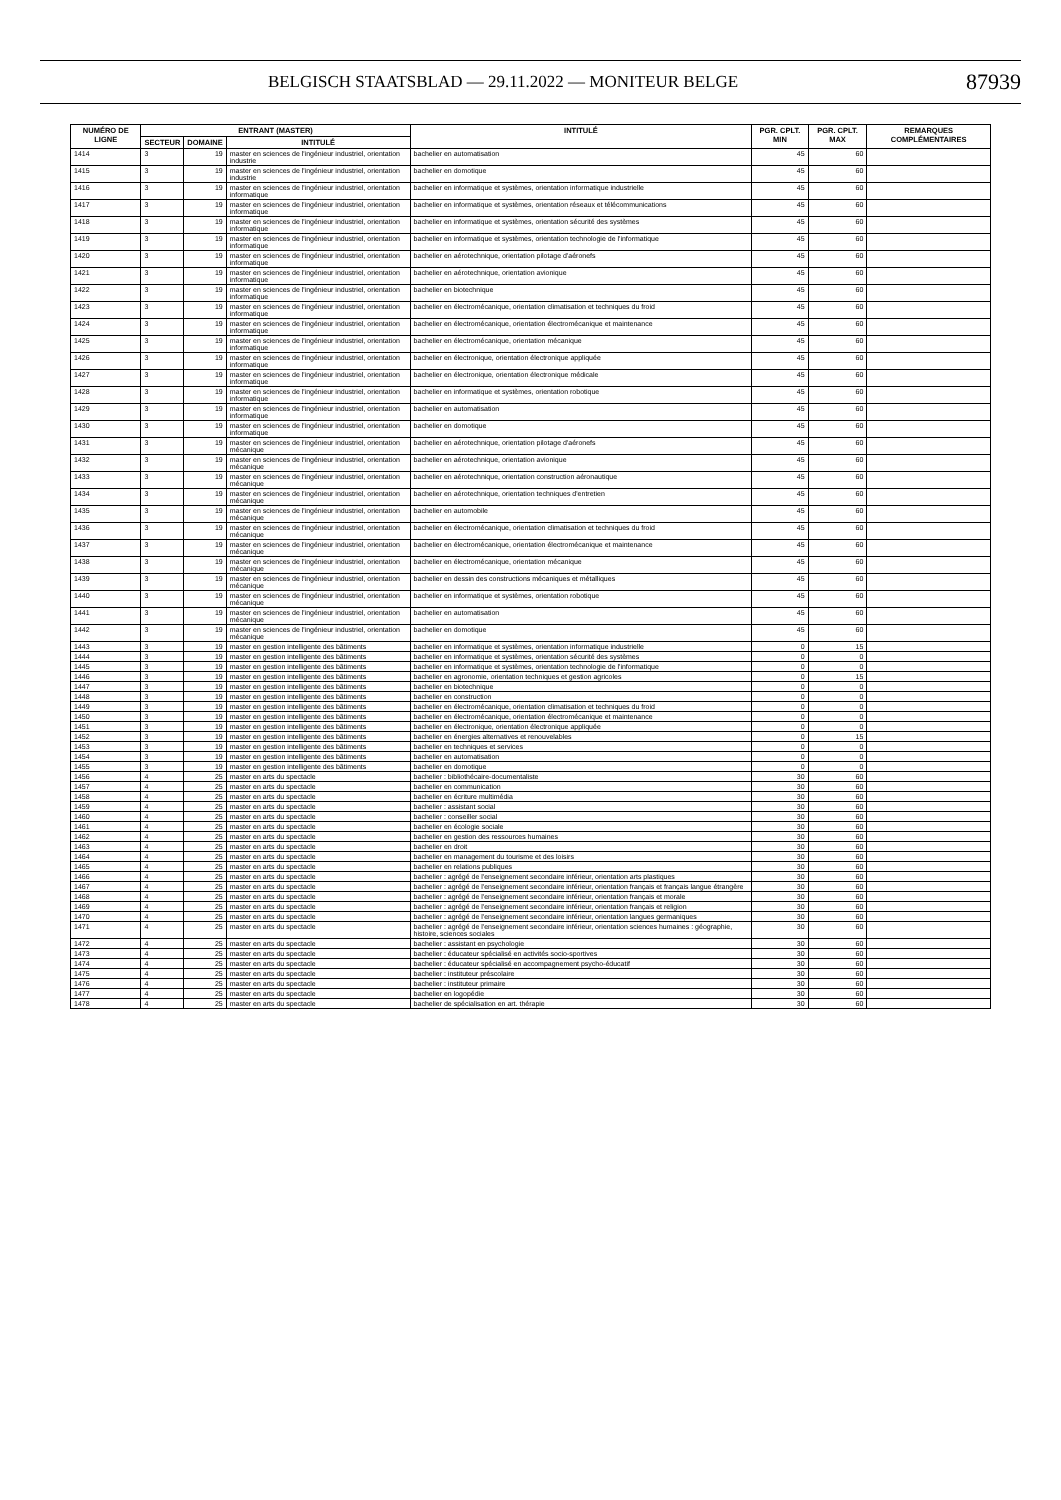BELGISCH STAATSBLAD — 29.11.2022 — MONITEUR BELGE 87939
| NUMÉRO DE LIGNE | ENTRANT (MASTER) | | | INTITULÉ | PGR. CPLT. MIN | PGR. CPLT. MAX | REMARQUES COMPLÉMENTAIRES |
| --- | --- | --- | --- | --- | --- | --- | --- |
| | SECTEUR | DOMAINE | INTITULÉ | | | | |
| 1414 | 3 | 19 | master en sciences de l'ingénieur industriel, orientation industrie | bachelier en automatisation | 45 | 60 | |
| 1415 | 3 | 19 | master en sciences de l'ingénieur industriel, orientation industrie | bachelier en domotique | 45 | 60 | |
| 1416 | 3 | 19 | master en sciences de l'ingénieur industriel, orientation informatique | bachelier en informatique et systèmes, orientation informatique industrielle | 45 | 60 | |
| 1417 | 3 | 19 | master en sciences de l'ingénieur industriel, orientation informatique | bachelier en informatique et systèmes, orientation réseaux et télécommunications | 45 | 60 | |
| 1418 | 3 | 19 | master en sciences de l'ingénieur industriel, orientation informatique | bachelier en informatique et systèmes, orientation sécurité des systèmes | 45 | 60 | |
| 1419 | 3 | 19 | master en sciences de l'ingénieur industriel, orientation informatique | bachelier en informatique et systèmes, orientation technologie de l'informatique | 45 | 60 | |
| 1420 | 3 | 19 | master en sciences de l'ingénieur industriel, orientation informatique | bachelier en aérotechnique, orientation pilotage d'aéronefs | 45 | 60 | |
| 1421 | 3 | 19 | master en sciences de l'ingénieur industriel, orientation informatique | bachelier en aérotechnique, orientation avionique | 45 | 60 | |
| 1422 | 3 | 19 | master en sciences de l'ingénieur industriel, orientation informatique | bachelier en biotechnique | 45 | 60 | |
| 1423 | 3 | 19 | master en sciences de l'ingénieur industriel, orientation informatique | bachelier en électromécanique, orientation climatisation et techniques du froid | 45 | 60 | |
| 1424 | 3 | 19 | master en sciences de l'ingénieur industriel, orientation informatique | bachelier en électromécanique, orientation électromécanique et maintenance | 45 | 60 | |
| 1425 | 3 | 19 | master en sciences de l'ingénieur industriel, orientation informatique | bachelier en électromécanique, orientation mécanique | 45 | 60 | |
| 1426 | 3 | 19 | master en sciences de l'ingénieur industriel, orientation informatique | bachelier en électronique, orientation électronique appliquée | 45 | 60 | |
| 1427 | 3 | 19 | master en sciences de l'ingénieur industriel, orientation informatique | bachelier en électronique, orientation électronique médicale | 45 | 60 | |
| 1428 | 3 | 19 | master en sciences de l'ingénieur industriel, orientation informatique | bachelier en informatique et systèmes, orientation robotique | 45 | 60 | |
| 1429 | 3 | 19 | master en sciences de l'ingénieur industriel, orientation informatique | bachelier en automatisation | 45 | 60 | |
| 1430 | 3 | 19 | master en sciences de l'ingénieur industriel, orientation informatique | bachelier en domotique | 45 | 60 | |
| 1431 | 3 | 19 | master en sciences de l'ingénieur industriel, orientation mécanique | bachelier en aérotechnique, orientation pilotage d'aéronefs | 45 | 60 | |
| 1432 | 3 | 19 | master en sciences de l'ingénieur industriel, orientation mécanique | bachelier en aérotechnique, orientation avionique | 45 | 60 | |
| 1433 | 3 | 19 | master en sciences de l'ingénieur industriel, orientation mécanique | bachelier en aérotechnique, orientation construction aéronautique | 45 | 60 | |
| 1434 | 3 | 19 | master en sciences de l'ingénieur industriel, orientation mécanique | bachelier en aérotechnique, orientation techniques d'entretien | 45 | 60 | |
| 1435 | 3 | 19 | master en sciences de l'ingénieur industriel, orientation mécanique | bachelier en automobile | 45 | 60 | |
| 1436 | 3 | 19 | master en sciences de l'ingénieur industriel, orientation mécanique | bachelier en électromécanique, orientation climatisation et techniques du froid | 45 | 60 | |
| 1437 | 3 | 19 | master en sciences de l'ingénieur industriel, orientation mécanique | bachelier en électromécanique, orientation électromécanique et maintenance | 45 | 60 | |
| 1438 | 3 | 19 | master en sciences de l'ingénieur industriel, orientation mécanique | bachelier en électromécanique, orientation mécanique | 45 | 60 | |
| 1439 | 3 | 19 | master en sciences de l'ingénieur industriel, orientation mécanique | bachelier en dessin des constructions mécaniques et métalliques | 45 | 60 | |
| 1440 | 3 | 19 | master en sciences de l'ingénieur industriel, orientation mécanique | bachelier en informatique et systèmes, orientation robotique | 45 | 60 | |
| 1441 | 3 | 19 | master en sciences de l'ingénieur industriel, orientation mécanique | bachelier en automatisation | 45 | 60 | |
| 1442 | 3 | 19 | master en sciences de l'ingénieur industriel, orientation mécanique | bachelier en domotique | 45 | 60 | |
| 1443 | 3 | 19 | master en gestion intelligente des bâtiments | bachelier en informatique et systèmes, orientation informatique industrielle | 0 | 15 | |
| 1444 | 3 | 19 | master en gestion intelligente des bâtiments | bachelier en informatique et systèmes, orientation sécurité des systèmes | 0 | 0 | |
| 1445 | 3 | 19 | master en gestion intelligente des bâtiments | bachelier en informatique et systèmes, orientation technologie de l'informatique | 0 | 0 | |
| 1446 | 3 | 19 | master en gestion intelligente des bâtiments | bachelier en agronomie, orientation techniques et gestion agricoles | 0 | 15 | |
| 1447 | 3 | 19 | master en gestion intelligente des bâtiments | bachelier en biotechnique | 0 | 0 | |
| 1448 | 3 | 19 | master en gestion intelligente des bâtiments | bachelier en construction | 0 | 0 | |
| 1449 | 3 | 19 | master en gestion intelligente des bâtiments | bachelier en électromécanique, orientation climatisation et techniques du froid | 0 | 0 | |
| 1450 | 3 | 19 | master en gestion intelligente des bâtiments | bachelier en électromécanique, orientation électromécanique et maintenance | 0 | 0 | |
| 1451 | 3 | 19 | master en gestion intelligente des bâtiments | bachelier en électronique, orientation électronique appliquée | 0 | 0 | |
| 1452 | 3 | 19 | master en gestion intelligente des bâtiments | bachelier en énergies alternatives et renouvelables | 0 | 15 | |
| 1453 | 3 | 19 | master en gestion intelligente des bâtiments | bachelier en techniques et services | 0 | 0 | |
| 1454 | 3 | 19 | master en gestion intelligente des bâtiments | bachelier en automatisation | 0 | 0 | |
| 1455 | 3 | 19 | master en gestion intelligente des bâtiments | bachelier en domotique | 0 | 0 | |
| 1456 | 4 | 25 | master en arts du spectacle | bachelier : bibliothécaire-documentaliste | 30 | 60 | |
| 1457 | 4 | 25 | master en arts du spectacle | bachelier en communication | 30 | 60 | |
| 1458 | 4 | 25 | master en arts du spectacle | bachelier en écriture multimédia | 30 | 60 | |
| 1459 | 4 | 25 | master en arts du spectacle | bachelier : assistant social | 30 | 60 | |
| 1460 | 4 | 25 | master en arts du spectacle | bachelier : conseiller social | 30 | 60 | |
| 1461 | 4 | 25 | master en arts du spectacle | bachelier en écologie sociale | 30 | 60 | |
| 1462 | 4 | 25 | master en arts du spectacle | bachelier en gestion des ressources humaines | 30 | 60 | |
| 1463 | 4 | 25 | master en arts du spectacle | bachelier en droit | 30 | 60 | |
| 1464 | 4 | 25 | master en arts du spectacle | bachelier en management du tourisme et des loisirs | 30 | 60 | |
| 1465 | 4 | 25 | master en arts du spectacle | bachelier en relations publiques | 30 | 60 | |
| 1466 | 4 | 25 | master en arts du spectacle | bachelier : agrégé de l'enseignement secondaire inférieur, orientation arts plastiques | 30 | 60 | |
| 1467 | 4 | 25 | master en arts du spectacle | bachelier : agrégé de l'enseignement secondaire inférieur, orientation français et français langue étrangère | 30 | 60 | |
| 1468 | 4 | 25 | master en arts du spectacle | bachelier : agrégé de l'enseignement secondaire inférieur, orientation français et morale | 30 | 60 | |
| 1469 | 4 | 25 | master en arts du spectacle | bachelier : agrégé de l'enseignement secondaire inférieur, orientation français et religion | 30 | 60 | |
| 1470 | 4 | 25 | master en arts du spectacle | bachelier : agrégé de l'enseignement secondaire inférieur, orientation langues germaniques | 30 | 60 | |
| 1471 | 4 | 25 | master en arts du spectacle | bachelier : agrégé de l'enseignement secondaire inférieur, orientation sciences humaines : géographie, histoire, sciences sociales | 30 | 60 | |
| 1472 | 4 | 25 | master en arts du spectacle | bachelier : assistant en psychologie | 30 | 60 | |
| 1473 | 4 | 25 | master en arts du spectacle | bachelier : éducateur spécialisé en activités socio-sportives | 30 | 60 | |
| 1474 | 4 | 25 | master en arts du spectacle | bachelier : éducateur spécialisé en accompagnement psycho-éducatif | 30 | 60 | |
| 1475 | 4 | 25 | master en arts du spectacle | bachelier : instituteur préscolaire | 30 | 60 | |
| 1476 | 4 | 25 | master en arts du spectacle | bachelier : instituteur primaire | 30 | 60 | |
| 1477 | 4 | 25 | master en arts du spectacle | bachelier en logopédie | 30 | 60 | |
| 1478 | 4 | 25 | master en arts du spectacle | bachelier de spécialisation en art. thérapie | 30 | 60 | |